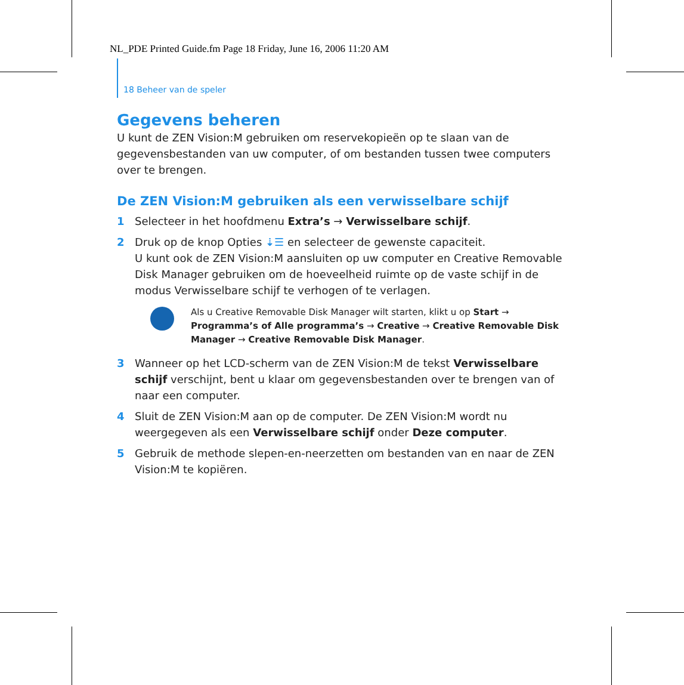NL_PDE Printed Guide.fm Page 18 Friday, June 16, 2006 11:20 AM
18 Beheer van de speler
Gegevens beheren
U kunt de ZEN Vision:M gebruiken om reservekopieën op te slaan van de gegevensbestanden van uw computer, of om bestanden tussen twee computers over te brengen.
De ZEN Vision:M gebruiken als een verwisselbare schijf
1 Selecteer in het hoofdmenu Extra’s → Verwisselbare schijf.
2 Druk op de knop Opties ⇣☰ en selecteer de gewenste capaciteit.
U kunt ook de ZEN Vision:M aansluiten op uw computer en Creative Removable Disk Manager gebruiken om de hoeveelheid ruimte op de vaste schijf in de modus Verwisselbare schijf te verhogen of te verlagen.
Als u Creative Removable Disk Manager wilt starten, klikt u op Start → Programma’s of Alle programma’s → Creative → Creative Removable Disk Manager → Creative Removable Disk Manager.
3 Wanneer op het LCD-scherm van de ZEN Vision:M de tekst Verwisselbare schijf verschijnt, bent u klaar om gegevensbestanden over te brengen van of naar een computer.
4 Sluit de ZEN Vision:M aan op de computer. De ZEN Vision:M wordt nu weergegeven als een Verwisselbare schijf onder Deze computer.
5 Gebruik de methode slepen-en-neerzetten om bestanden van en naar de ZEN Vision:M te kopiëren.